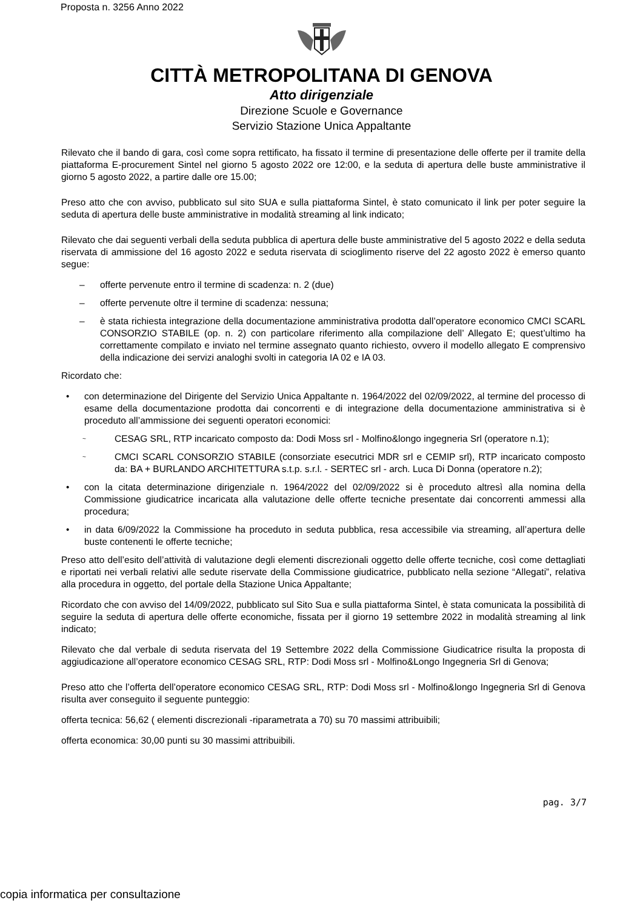Proposta n. 3256 Anno 2022
CITTÀ METROPOLITANA DI GENOVA
Atto dirigenziale
Direzione Scuole e Governance
Servizio Stazione Unica Appaltante
Rilevato che il bando di gara, così come sopra rettificato, ha fissato il termine di presentazione delle offerte per il tramite della piattaforma E-procurement Sintel nel giorno 5 agosto 2022 ore 12:00, e la seduta di apertura delle buste amministrative il giorno 5 agosto 2022, a partire dalle ore 15.00;
Preso atto che con avviso, pubblicato sul sito SUA e sulla piattaforma Sintel, è stato comunicato il link per poter seguire la seduta di apertura delle buste amministrative in modalità streaming al link indicato;
Rilevato che dai seguenti verbali della seduta pubblica di apertura delle buste amministrative del 5 agosto 2022 e della seduta riservata di ammissione del 16 agosto 2022 e seduta riservata di scioglimento riserve del 22 agosto 2022 è emerso quanto segue:
– offerte pervenute entro il termine di scadenza: n. 2 (due)
– offerte pervenute oltre il termine di scadenza: nessuna;
– è stata richiesta integrazione della documentazione amministrativa prodotta dall’operatore economico CMCI SCARL CONSORZIO STABILE (op. n. 2) con particolare riferimento alla compilazione dell’ Allegato E; quest’ultimo ha correttamente compilato e inviato nel termine assegnato quanto richiesto, ovvero il modello allegato E comprensivo della indicazione dei servizi analoghi svolti in categoria IA 02 e IA 03.
Ricordato che:
• con determinazione del Dirigente del Servizio Unica Appaltante n. 1964/2022 del 02/09/2022, al termine del processo di esame della documentazione prodotta dai concorrenti e di integrazione della documentazione amministrativa si è proceduto all’ammissione dei seguenti operatori economici:
~ CESAG SRL, RTP incaricato composto da: Dodi Moss srl - Molfino&longo ingegneria Srl (operatore n.1);
~ CMCI SCARL CONSORZIO STABILE (consorziate esecutrici MDR srl e CEMIP srl), RTP incaricato composto da: BA + BURLANDO ARCHITETTURA s.t.p. s.r.l. - SERTEC srl - arch. Luca Di Donna (operatore n.2);
• con la citata determinazione dirigenziale n. 1964/2022 del 02/09/2022 si è proceduto altresì alla nomina della Commissione giudicatrice incaricata alla valutazione delle offerte tecniche presentate dai concorrenti ammessi alla procedura;
• in data 6/09/2022 la Commissione ha proceduto in seduta pubblica, resa accessibile via streaming, all’apertura delle buste contenenti le offerte tecniche;
Preso atto dell’esito dell’attività di valutazione degli elementi discrezionali oggetto delle offerte tecniche, così come dettagliati e riportati nei verbali relativi alle sedute riservate della Commissione giudicatrice, pubblicato nella sezione “Allegati”, relativa alla procedura in oggetto, del portale della Stazione Unica Appaltante;
Ricordato che con avviso del 14/09/2022, pubblicato sul Sito Sua e sulla piattaforma Sintel, è stata comunicata la possibilità di seguire la seduta di apertura delle offerte economiche, fissata per il giorno 19 settembre 2022 in modalità streaming al link indicato;
Rilevato che dal verbale di seduta riservata del 19 Settembre 2022 della Commissione Giudicatrice risulta la proposta di aggiudicazione all’operatore economico CESAG SRL, RTP: Dodi Moss srl - Molfino&Longo Ingegneria Srl di Genova;
Preso atto che l’offerta dell’operatore economico CESAG SRL, RTP: Dodi Moss srl - Molfino&longo Ingegneria Srl di Genova risulta aver conseguito il seguente punteggio:
offerta tecnica: 56,62 ( elementi discrezionali -riparametrata a 70) su 70 massimi attribuibili;
offerta economica: 30,00 punti su 30 massimi attribuibili.
pag. 3/7
copia informatica per consultazione